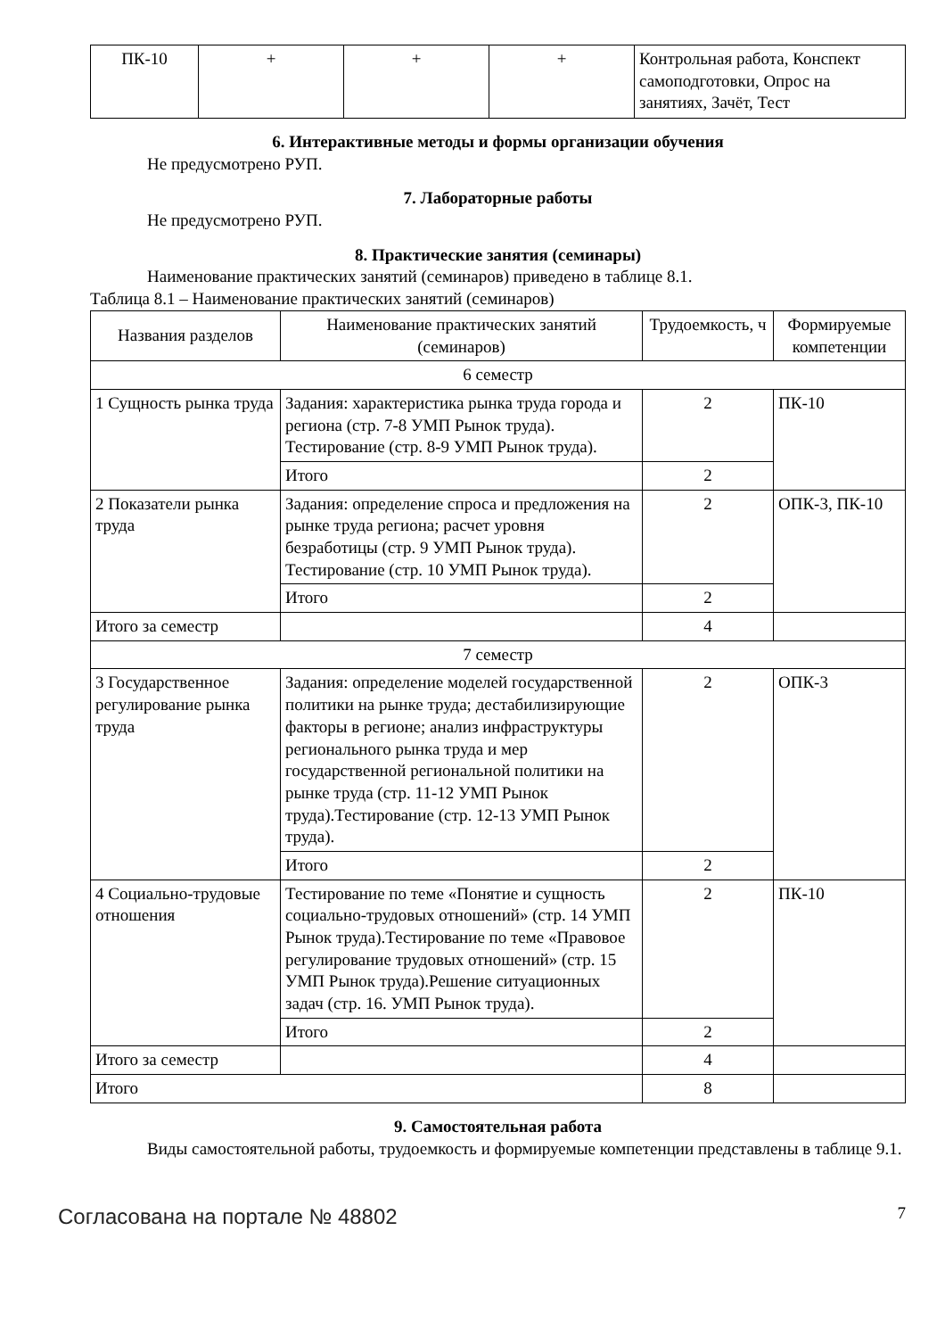| ПК-10 | + | + | + | Контрольная работа, Конспект самоподготовки, Опрос на занятиях, Зачёт, Тест |
6. Интерактивные методы и формы организации обучения
Не предусмотрено РУП.
7. Лабораторные работы
Не предусмотрено РУП.
8. Практические занятия (семинары)
Наименование практических занятий (семинаров) приведено в таблице 8.1.
Таблица 8.1 – Наименование практических занятий (семинаров)
| Названия разделов | Наименование практических занятий (семинаров) | Трудоемкость, ч | Формируемые компетенции |
| --- | --- | --- | --- |
| 6 семестр | | | |
| 1 Сущность рынка труда | Задания: характеристика рынка труда города и региона (стр. 7-8 УМП Рынок труда). Тестирование (стр. 8-9 УМП Рынок труда). | 2 | ПК-10 |
| | Итого | 2 | |
| 2 Показатели рынка труда | Задания: определение спроса и предложения на рынке труда региона; расчет уровня безработицы (стр. 9 УМП Рынок труда). Тестирование (стр. 10 УМП Рынок труда). | 2 | ОПК-3, ПК-10 |
| | Итого | 2 | |
| Итого за семестр | | 4 | |
| 7 семестр | | | |
| 3 Государственное регулирование рынка труда | Задания: определение моделей государственной политики на рынке труда; дестабилизирующие факторы в регионе; анализ инфраструктуры регионального рынка труда и мер государственной региональной политики на рынке труда (стр. 11-12 УМП Рынок труда).Тестирование (стр. 12-13 УМП Рынок труда). | 2 | ОПК-3 |
| | Итого | 2 | |
| 4 Социально-трудовые отношения | Тестирование по теме «Понятие и сущность социально-трудовых отношений» (стр. 14 УМП Рынок труда).Тестирование по теме «Правовое регулирование трудовых отношений» (стр. 15 УМП Рынок труда).Решение ситуационных задач (стр. 16. УМП Рынок труда). | 2 | ПК-10 |
| | Итого | 2 | |
| Итого за семестр | | 4 | |
| Итого | | 8 | |
9. Самостоятельная работа
Виды самостоятельной работы, трудоемкость и формируемые компетенции представлены в таблице 9.1.
Согласована на портале № 48802 7